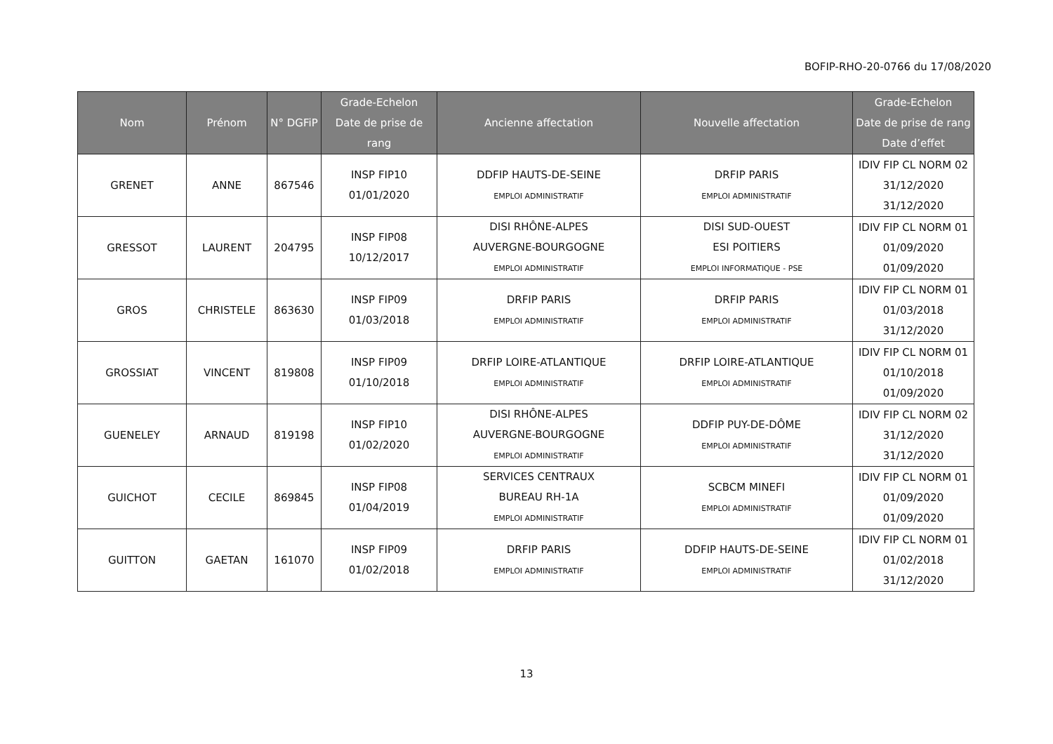BOFIP-RHO-20-0766 du 17/08/2020
| Nom | Prénom | N° DGFiP | Grade-Echelon Date de prise de rang | Ancienne affectation | Nouvelle affectation | Grade-Echelon Date de prise de rang Date d’effet |
| --- | --- | --- | --- | --- | --- | --- |
| GRENET | ANNE | 867546 | INSP FIP10 01/01/2020 | DDFIP HAUTS-DE-SEINE EMPLOI ADMINISTRATIF | DRFIP PARIS EMPLOI ADMINISTRATIF | IDIV FIP CL NORM 02 31/12/2020 31/12/2020 |
| GRESSOT | LAURENT | 204795 | INSP FIP08 10/12/2017 | DISI RHÔNE-ALPES AUVERGNE-BOURGOGNE EMPLOI ADMINISTRATIF | DISI SUD-OUEST ESI POITIERS EMPLOI INFORMATIQUE - PSE | IDIV FIP CL NORM 01 01/09/2020 01/09/2020 |
| GROS | CHRISTELE | 863630 | INSP FIP09 01/03/2018 | DRFIP PARIS EMPLOI ADMINISTRATIF | DRFIP PARIS EMPLOI ADMINISTRATIF | IDIV FIP CL NORM 01 01/03/2018 31/12/2020 |
| GROSSIAT | VINCENT | 819808 | INSP FIP09 01/10/2018 | DRFIP LOIRE-ATLANTIQUE EMPLOI ADMINISTRATIF | DRFIP LOIRE-ATLANTIQUE EMPLOI ADMINISTRATIF | IDIV FIP CL NORM 01 01/10/2018 01/09/2020 |
| GUENELEY | ARNAUD | 819198 | INSP FIP10 01/02/2020 | DISI RHÔNE-ALPES AUVERGNE-BOURGOGNE EMPLOI ADMINISTRATIF | DDFIP PUY-DE-DÔME EMPLOI ADMINISTRATIF | IDIV FIP CL NORM 02 31/12/2020 31/12/2020 |
| GUICHOT | CECILE | 869845 | INSP FIP08 01/04/2019 | SERVICES CENTRAUX BUREAU RH-1A EMPLOI ADMINISTRATIF | SCBCM MINEFI EMPLOI ADMINISTRATIF | IDIV FIP CL NORM 01 01/09/2020 01/09/2020 |
| GUITTON | GAETAN | 161070 | INSP FIP09 01/02/2018 | DRFIP PARIS EMPLOI ADMINISTRATIF | DDFIP HAUTS-DE-SEINE EMPLOI ADMINISTRATIF | IDIV FIP CL NORM 01 01/02/2018 31/12/2020 |
13